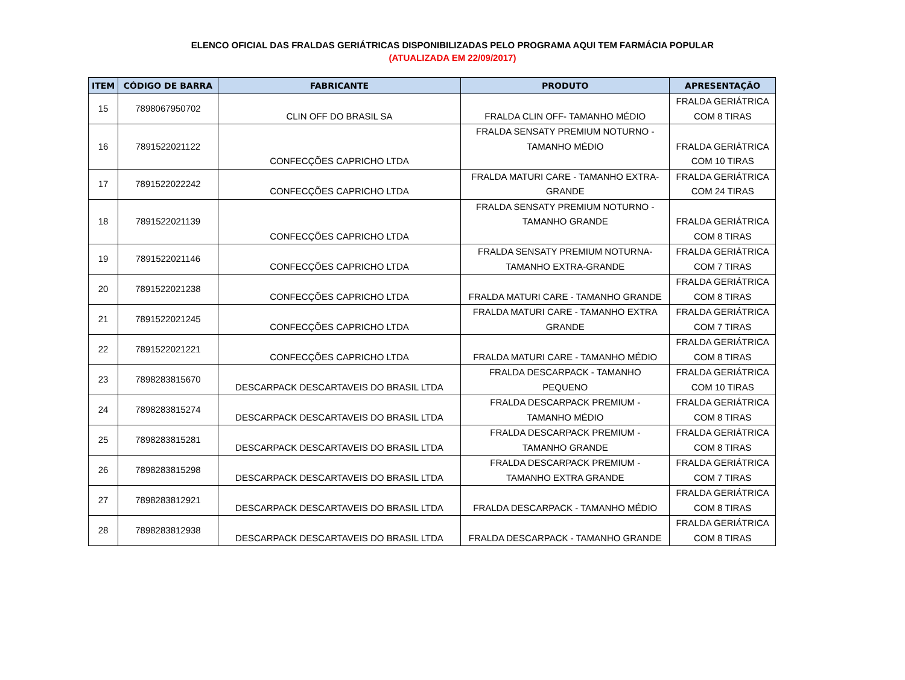ELENCO OFICIAL DAS FRALDAS GERIÁTRICAS DISPONIBILIZADAS PELO PROGRAMA AQUI TEM FARMÁCIA POPULAR
(ATUALIZADA EM 22/09/2017)
| ITEM | CÓDIGO DE BARRA | FABRICANTE | PRODUTO | APRESENTAÇÃO |
| --- | --- | --- | --- | --- |
| 15 | 7898067950702 | CLIN OFF DO BRASIL SA | FRALDA CLIN OFF- TAMANHO MÉDIO | FRALDA GERIÁTRICA COM 8 TIRAS |
| 16 | 7891522021122 | CONFECÇÕES CAPRICHO LTDA | FRALDA SENSATY PREMIUM NOTURNO - TAMANHO MÉDIO | FRALDA GERIÁTRICA COM 10 TIRAS |
| 17 | 7891522022242 | CONFECÇÕES CAPRICHO LTDA | FRALDA MATURI CARE - TAMANHO EXTRA- GRANDE | FRALDA GERIÁTRICA COM 24 TIRAS |
| 18 | 7891522021139 | CONFECÇÕES CAPRICHO LTDA | FRALDA SENSATY PREMIUM NOTURNO - TAMANHO GRANDE | FRALDA GERIÁTRICA COM 8 TIRAS |
| 19 | 7891522021146 | CONFECÇÕES CAPRICHO LTDA | FRALDA SENSATY PREMIUM NOTURNA- TAMANHO EXTRA-GRANDE | FRALDA GERIÁTRICA COM 7 TIRAS |
| 20 | 7891522021238 | CONFECÇÕES CAPRICHO LTDA | FRALDA MATURI CARE - TAMANHO GRANDE | FRALDA GERIÁTRICA COM 8 TIRAS |
| 21 | 7891522021245 | CONFECÇÕES CAPRICHO LTDA | FRALDA MATURI CARE - TAMANHO EXTRA GRANDE | FRALDA GERIÁTRICA COM 7 TIRAS |
| 22 | 7891522021221 | CONFECÇÕES CAPRICHO LTDA | FRALDA MATURI CARE - TAMANHO MÉDIO | FRALDA GERIÁTRICA COM 8 TIRAS |
| 23 | 7898283815670 | DESCARPACK DESCARTAVEIS DO BRASIL LTDA | FRALDA DESCARPACK - TAMANHO PEQUENO | FRALDA GERIÁTRICA COM 10 TIRAS |
| 24 | 7898283815274 | DESCARPACK DESCARTAVEIS DO BRASIL LTDA | FRALDA DESCARPACK PREMIUM - TAMANHO MÉDIO | FRALDA GERIÁTRICA COM 8 TIRAS |
| 25 | 7898283815281 | DESCARPACK DESCARTAVEIS DO BRASIL LTDA | FRALDA DESCARPACK PREMIUM - TAMANHO GRANDE | FRALDA GERIÁTRICA COM 8 TIRAS |
| 26 | 7898283815298 | DESCARPACK DESCARTAVEIS DO BRASIL LTDA | FRALDA DESCARPACK PREMIUM - TAMANHO EXTRA GRANDE | FRALDA GERIÁTRICA COM 7 TIRAS |
| 27 | 7898283812921 | DESCARPACK DESCARTAVEIS DO BRASIL LTDA | FRALDA DESCARPACK - TAMANHO MÉDIO | FRALDA GERIÁTRICA COM 8 TIRAS |
| 28 | 7898283812938 | DESCARPACK DESCARTAVEIS DO BRASIL LTDA | FRALDA DESCARPACK - TAMANHO GRANDE | FRALDA GERIÁTRICA COM 8 TIRAS |